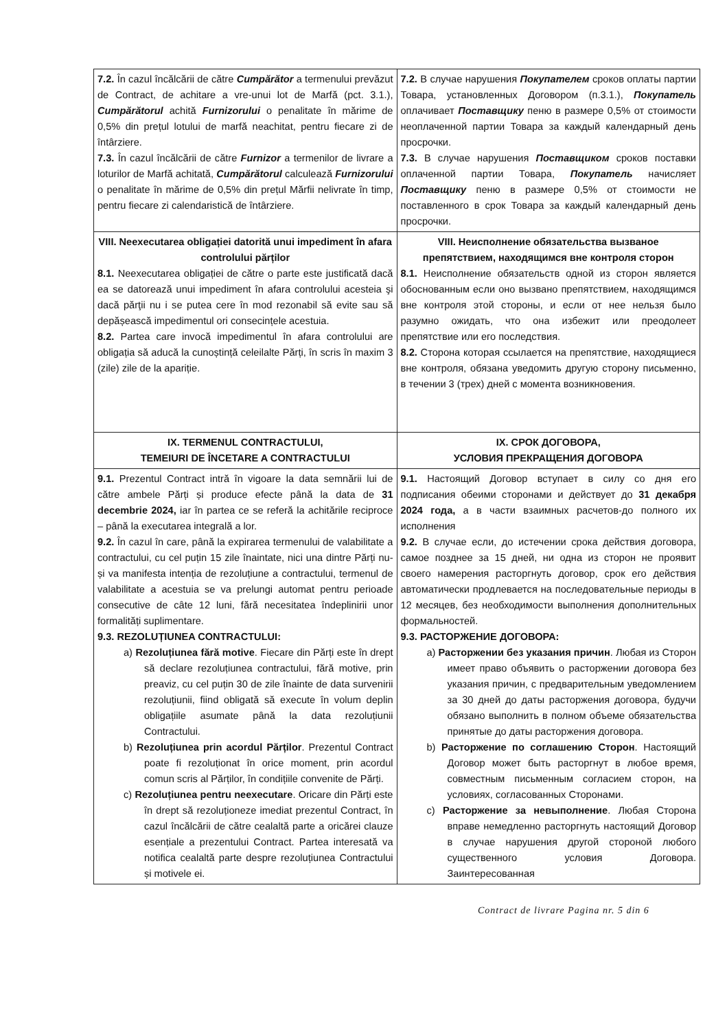| 7.2. În cazul încălcării de către Cumpărător a termenului prevăzut de Contract, de achitare a vre-unui lot de Marfă (pct. 3.1.), Cumpărătorul achită Furnizorului o penalitate în mărime de 0,5% din prețul lotului de marfă neachitat, pentru fiecare zi de întârziere. 7.3. În cazul încălcării de către Furnizor a termenilor de livrare a loturilor de Marfă achitată, Cumpărătorul calculează Furnizorului o penalitate în mărime de 0,5% din prețul Mărfii nelivrate în timp, pentru fiecare zi calendaristică de întârziere. | 7.2. В случае нарушения Покупателем сроков оплаты партии Товара, установленных Договором (п.3.1.), Покупатель оплачивает Поставщику пеню в размере 0,5% от стоимости неоплаченной партии Товара за каждый календарный день просрочки. 7.3. В случае нарушения Поставщиком сроков поставки оплаченной партии Товара, Покупатель начисляет Поставщику пеню в размере 0,5% от стоимости не поставленного в срок Товара за каждый календарный день просрочки. |
| VIII. Neexecutarea obligației datorită unui impediment în afara controlului părților 8.1. Neexecutarea obligației de către o parte este justificată dacă ea se datorează unui impediment în afara controlului acesteia şi dacă părţii nu i se putea cere în mod rezonabil să evite sau să depășească impedimentul ori consecințele acestuia. 8.2. Partea care invocă impedimentul în afara controlului are obligația să aducă la cunoștință celeilalte Părți, în scris în maxim 3 (zile) zile de la apariție. | VIII. Неисполнение обязательства вызваное препятствием, находящимся вне контроля сторон 8.1. Неисполнение обязательств одной из сторон является обоснованным если оно вызвано препятствием, находящимся вне контроля этой стороны, и если от нее нельзя было разумно ожидать, что она избежит или преодолеет препятствие или его последствия. 8.2. Сторона которая ссылается на препятствие, находящиеся вне контроля, обязана уведомить другую сторону письменно, в течении 3 (трех) дней с момента возникновения. |
| IX. TERMENUL CONTRACTULUI, TEMEIURI DE ÎNCETARE A CONTRACTULUI | IX. СРОК ДОГОВОРА, УСЛОВИЯ ПРЕКРАЩЕНИЯ ДОГОВОРА |
| 9.1. Prezentul Contract intră în vigoare la data semnării lui de către ambele Părți și produce efecte până la data de 31 decembrie 2024, iar în partea ce se referă la achitările reciproce – până la executarea integrală a lor. 9.2. În cazul în care, până la expirarea termenului de valabilitate a contractului, cu cel puțin 15 zile înaintate, nici una dintre Părți nu-și va manifesta intenția de rezoluțiune a contractului, termenul de valabilitate a acestuia se va prelungi automat pentru perioade consecutive de câte 12 luni, fără necesitatea îndeplinirii unor formalități suplimentare. 9.3. REZOLUȚIUNEA CONTRACTULUI: a) Rezoluțiunea fără motive . Fiecare din Părți este în drept să declare rezoluțiunea contractului, fără motive, prin preaviz, cu cel puțin 30 de zile înainte de data survenirii rezoluțiunii, fiind obligată să execute în volum deplin obligațiile asumate până la data rezoluțiunii Contractului. b) Rezoluțiunea prin acordul Părților . Prezentul Contract poate fi rezoluționat în orice moment, prin acordul comun scris al Părților, în condițiile convenite de Părți. c) Rezoluțiunea pentru neexecutare . Oricare din Părți este în drept să rezoluționeze imediat prezentul Contract, în cazul încălcării de către cealaltă parte a oricărei clauze esențiale a prezentului Contract. Partea interesată va notifica cealaltă parte despre rezoluțiunea Contractului și motivele ei. | 9.1. Настоящий Договор вступает в силу со дня его подписания обеими сторонами и действует до 31 декабря 2024 года, а в части взаимных расчетов-до полного их исполнения 9.2. В случае если, до истечении срока действия договора, самое позднее за 15 дней, ни одна из сторон не проявит своего намерения расторгнуть договор, срок его действия автоматически продлевается на последовательные периоды в 12 месяцев, без необходимости выполнения дополнительных формальностей. 9.3. РАСТОРЖЕНИЕ ДОГОВОРА: a) Расторжении без указания причин . Любая из Сторон имеет право объявить о расторжении договора без указания причин, с предварительным уведомлением за 30 дней до даты расторжения договора, будучи обязано выполнить в полном объеме обязательства принятые до даты расторжения договора. b) Расторжение по соглашению Сторон . Настоящий Договор может быть расторгнут в любое время, совместным письменным согласием сторон, на условиях, согласованных Сторонами. c) Расторжение за невыполнение . Любая Сторона вправе немедленно расторгнуть настоящий Договор в случае нарушения другой стороной любого существенного условия Договора. Заинтересованная |
Contract de livrare Pagina nr. 5 din 6